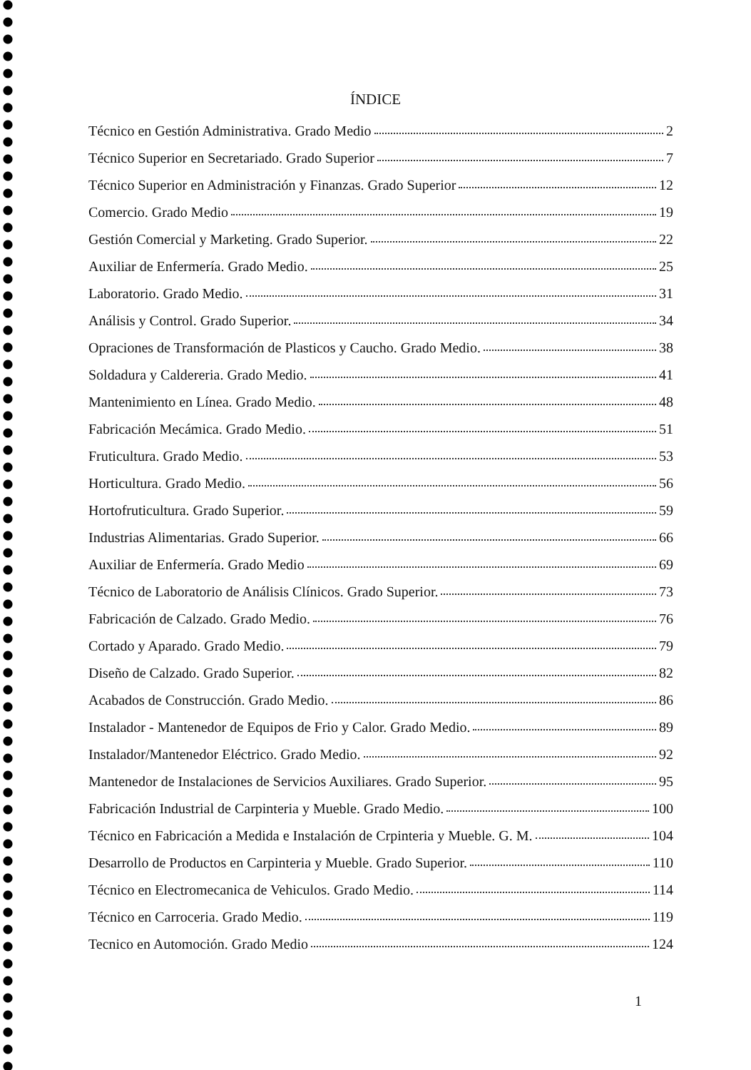ÍNDICE
Técnico en Gestión Administrativa. Grado Medio 2
Técnico Superior en Secretariado. Grado Superior 7
Técnico Superior en Administración y Finanzas. Grado Superior 12
Comercio. Grado Medio 19
Gestión Comercial y Marketing. Grado Superior. 22
Auxiliar de Enfermería. Grado Medio. 25
Laboratorio. Grado Medio. 31
Análisis y Control. Grado Superior. 34
Opraciones de Transformación de Plasticos y Caucho. Grado Medio. 38
Soldadura y Caldereria. Grado Medio. 41
Mantenimiento en Línea. Grado Medio. 48
Fabricación Mecámica. Grado Medio. 51
Fruticultura. Grado Medio. 53
Horticultura. Grado Medio. 56
Hortofruticultura. Grado Superior. 59
Industrias Alimentarias. Grado Superior. 66
Auxiliar de Enfermería. Grado Medio 69
Técnico de Laboratorio de Análisis Clínicos. Grado Superior. 73
Fabricación de Calzado. Grado Medio. 76
Cortado y Aparado. Grado Medio. 79
Diseño de Calzado. Grado Superior. 82
Acabados de Construcción. Grado Medio. 86
Instalador - Mantenedor de Equipos de Frio y Calor. Grado Medio. 89
Instalador/Mantenedor Eléctrico. Grado Medio. 92
Mantenedor de Instalaciones de Servicios Auxiliares. Grado Superior. 95
Fabricación Industrial de Carpinteria y Mueble. Grado Medio. 100
Técnico en Fabricación a Medida e Instalación de Crpinteria y Mueble. G. M. 104
Desarrollo de Productos en Carpinteria y Mueble. Grado Superior. 110
Técnico en Electromecanica de Vehiculos. Grado Medio. 114
Técnico en Carroceria. Grado Medio. 119
Tecnico en Automoción. Grado Medio 124
1